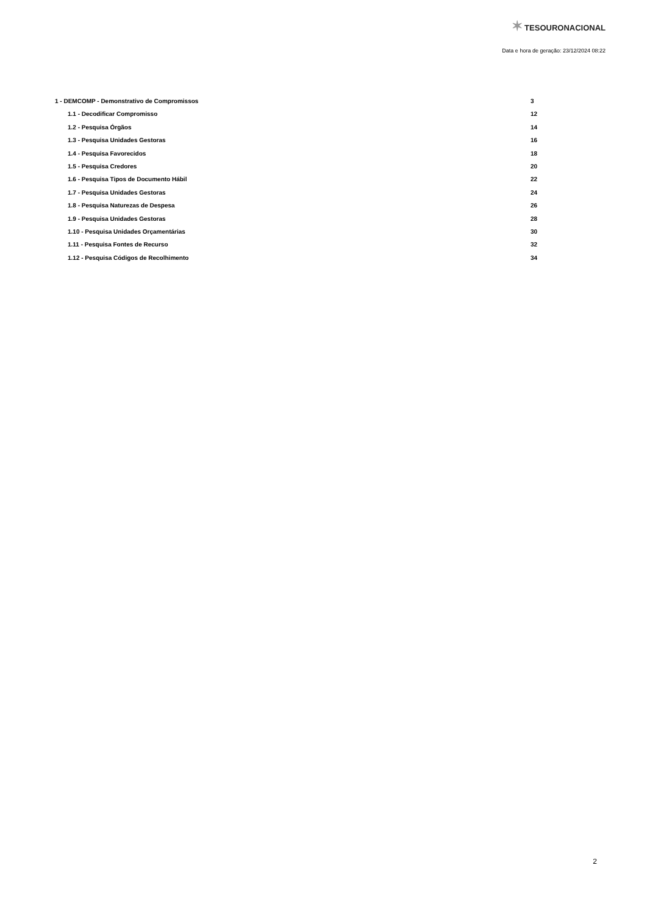✶ TESOURONACIONAL
Data e hora de geração: 23/12/2024 08:22
1 - DEMCOMP - Demonstrativo de Compromissos 3
1.1 - Decodificar Compromisso 12
1.2 - Pesquisa Órgãos 14
1.3 - Pesquisa Unidades Gestoras 16
1.4 - Pesquisa Favorecidos 18
1.5 - Pesquisa Credores 20
1.6 - Pesquisa Tipos de Documento Hábil 22
1.7 - Pesquisa Unidades Gestoras 24
1.8 - Pesquisa Naturezas de Despesa 26
1.9 - Pesquisa Unidades Gestoras 28
1.10 - Pesquisa Unidades Orçamentárias 30
1.11 - Pesquisa Fontes de Recurso 32
1.12 - Pesquisa Códigos de Recolhimento 34
2